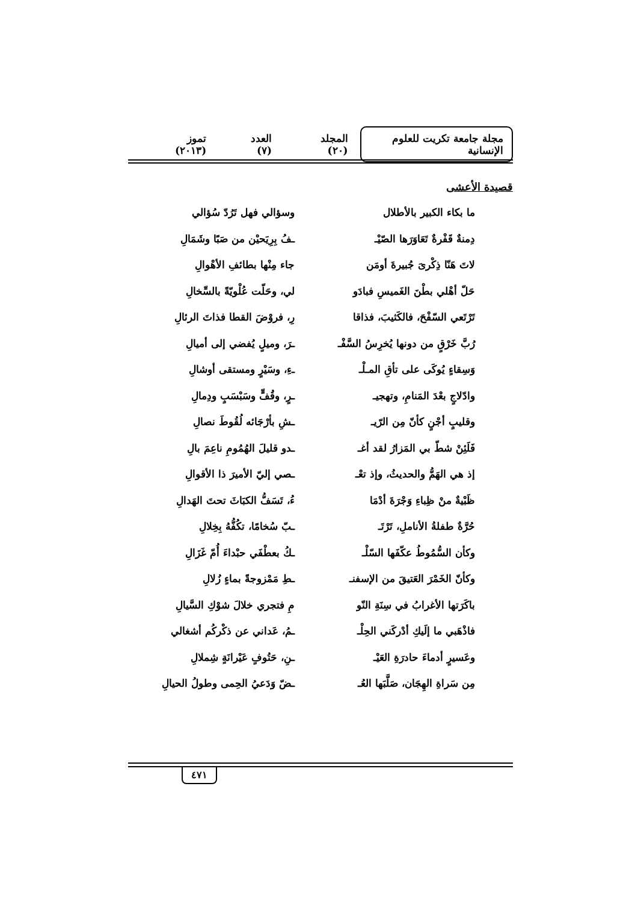مجلة جامعة تكريت للعلوم الإنسانية
المجلد (٢٠) العدد (٧) تموز (٢٠١٣)
قصيدة الأعشى
ما بكاء الكبير بالأطلال وسؤالي فهل تَرُدّ سُؤالي
دِمنةٌ قَفْرةٌ تَعَاوَرَها الصّيْـ
ـفُ بِرِيَحيْن من صَبًا وشَمَالِ
لاتَ هَنّا ذِكْرىَ جُبيرةَ أومَن
جاء مِنْها بطائفِ الأهْوالِ
حَلّ أهْلي بطْنَ الغَميسِ فبادَو
لي، وحَلّت عُلْويّةً بالسِّخالِ
تَرْتَعي السّفْحَ، فالكَثيبَ، فذاقا
رِ، فروْضَ القطا فذاتَ الرئالِ
رُبَّ خَرْقٍ من دونها يُخرِسُ السَّفْـ
ـرَ، وميلٍ يُفضي إلى أميالِ
وَسِقاءٍ يُوكَى على تأقِ المـلْـ
ـءِ، وسَيْرٍ ومستقى أوشالِ
وادّلاجٍ بعْدَ المَنامِ، وتهجيـ
ـرٍ، وقُفٍّ وسَبْسَبٍ ودِمالِ
وقليبٍ أجْنٍ كأنّ مِن الرّيـ
ـشِ بأرْجَائه لُقُوطَ نصالِ
فَلَئِنْ شطّ بي المَزارُ لقد أغـ
ـدو قليلَ الهُمُومِ ناعِمَ بالِ
إذ هي الهَمُّ والحديثُ، وإذ تعْـ
ـصي إليّ الأميرَ ذا الأقوالِ
ظَبْيةٌ منْ ظِباءِ وَجْرَةَ أدْمَا
ءُ، تَسَفُّ الكبَاثَ تحتَ الهَدالِ
حُرَّةٌ طفلةُ الأناملِ، تَرْتَـ
ـبّ سُخامًا، تكُفُّهُ بِخِلالِ
وكأن السُّمُوطُ عكّفَها السّلْـ
ـكُ بعطْفَي حبْداءَ أُمّ غَزَالِ
وكأنّ الخَمْرَ العَتيقَ من الإسفنـ
ـطِ مَمْزوجةً بماءٍ زُلالِ
باكَرَتها الأغرابُ في سِنَةِ النّو
مِ فتجري خلالَ شوْكِ السَّيالِ
فاذْهَبي ما إلَيكِ أدْركَني الحِلْـ
ـمُ، عَداني عن ذكْركُم أشغالي
وعَسيرٍ أدماءَ حادرَةِ العَيْـ
ـنِ، حَتُوفٍ عَيْرانَةٍ شِملالِ
مِن سَراةِ الهِجَان، صَلَّبَها العُـ
ـضّ وَدَعيُ الحِمى وطولُ الحيالِ
٤٧١